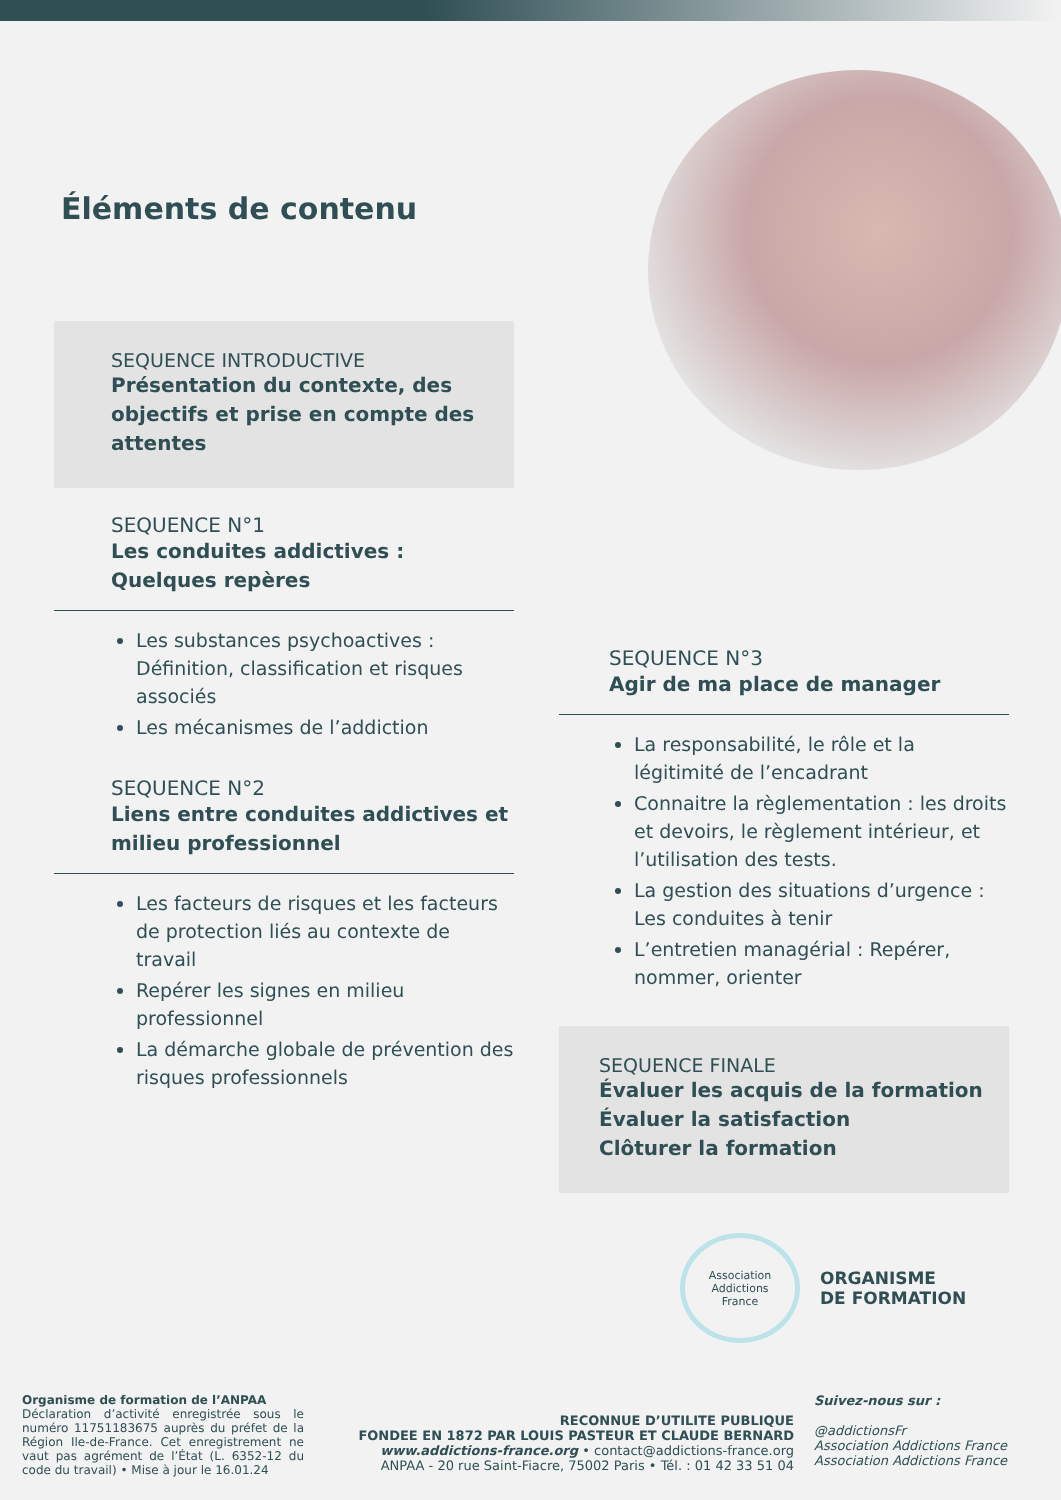Éléments de contenu
SEQUENCE INTRODUCTIVE
Présentation du contexte, des objectifs et prise en compte des attentes
SEQUENCE N°1
Les conduites addictives : Quelques repères
Les substances psychoactives : Définition, classification et risques associés
Les mécanismes de l’addiction
SEQUENCE N°2
Liens entre conduites addictives et milieu professionnel
Les facteurs de risques et les facteurs de protection liés au contexte de travail
Repérer les signes en milieu professionnel
La démarche globale de prévention des risques professionnels
SEQUENCE N°3
Agir de ma place de manager
La responsabilité, le rôle et la légitimité de l’encadrant
Connaitre la règlementation : les droits et devoirs, le règlement intérieur, et l’utilisation des tests.
La gestion des situations d’urgence : Les conduites à tenir
L’entretien managérial : Repérer, nommer, orienter
SEQUENCE FINALE
Évaluer les acquis de la formation
Évaluer la satisfaction
Clôturer la formation
Association
Addictions
France
ORGANISME
DE FORMATION
Organisme de formation de l’ANPAA
Déclaration d’activité enregistrée sous le numéro 11751183675 auprès du préfet de la Région Ile-de-France. Cet enregistrement ne vaut pas agrément de l’État (L. 6352-12 du code du travail) • Mise à jour le 16.01.24
RECONNUE D’UTILITE PUBLIQUE
FONDEE EN 1872 PAR LOUIS PASTEUR ET CLAUDE BERNARD
www.addictions-france.org • contact@addictions-france.org
ANPAA - 20 rue Saint-Fiacre, 75002 Paris • Tél. : 01 42 33 51 04
Suivez-nous sur :
@addictionsFr
Association Addictions France
Association Addictions France